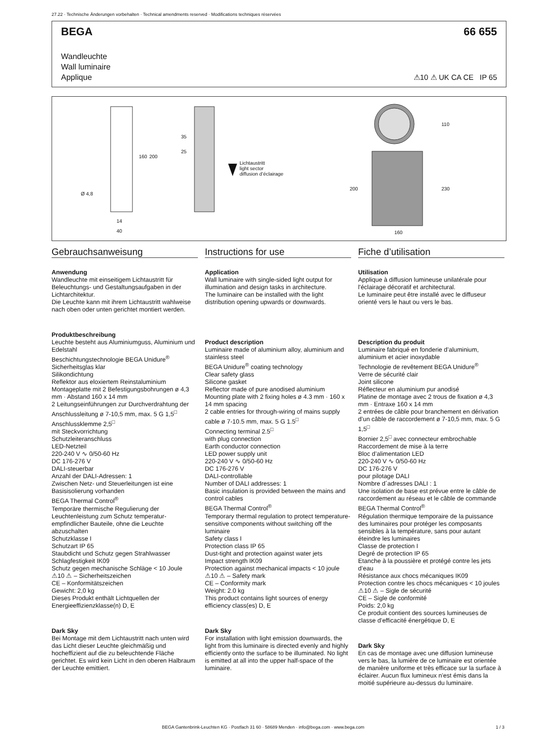27.22 · Technische Änderungen vorbehalten · Technical amendments reserved · Modifications techniques réservées
BEGA 66 655
Wandleuchte
Wall luminaire
Applique
⚠10 ⚠ UK CA CE IP 65
Lichtaustritt
light sector
diffusion d’éclairage
Ø 4,8
14
40
160 200
35
25
200
110
230
160
Gebrauchsanweisung
Anwendung
Wandleuchte mit einseitigem Lichtaustritt für Beleuchtungs- und Gestaltungsaufgaben in der Lichtarchitektur.
Die Leuchte kann mit ihrem Lichtaustritt wahlweise nach oben oder unten gerichtet montiert werden.
Produktbeschreibung
Leuchte besteht aus Aluminiumguss, Aluminium und Edelstahl
Beschichtungstechnologie BEGA Unidure<sup>®</sup>
Sicherheitsglas klar
Silikondichtung
Reflektor aus eloxiertem Reinstaluminium
Montageplatte mit 2 Befestigungs­bohrungen ø 4,3 mm · Abstand 160 x 14 mm
2 Leitungseinführungen zur Durchverdrahtung der Anschlussleitung ø 7-10,5 mm, max. 5 G 1,5<sup>□</sup>
Anschlussklemme 2,5<sup>□</sup>
mit Steckvorrichtung
Schutzleiteranschluss
LED-Netzteil
220-240 V ∿ 0/50-60 Hz
DC 176-276 V
DALI-steuerbar
Anzahl der DALI-Adressen: 1
Zwischen Netz- und Steuerleitungen ist eine Basisisolierung vorhanden
BEGA Thermal Control<sup>®</sup>
Temporäre thermische Regulierung der Leuchtenleistung zum Schutz temperatur­empfindlicher Bauteile, ohne die Leuchte abzuschalten
Schutzklasse I
Schutzart IP 65
Staubdicht und Schutz gegen Strahlwasser
Schlagfestigkeit IK09
Schutz gegen mechanische Schläge < 10 Joule
⚠10 ⚠ – Sicherheitszeichen
CE – Konformitätszeichen
Gewicht: 2,0 kg
Dieses Produkt enthält Lichtquellen der Energieeffizienzklasse(n) D, E
Dark Sky
Bei Montage mit dem Lichtaustritt nach unten wird das Licht dieser Leuchte gleichmäßig und hocheffizient auf die zu beleuchtende Fläche gerichtet. Es wird kein Licht in den oberen Halbraum der Leuchte emittiert.
Instructions for use
Application
Wall luminaire with single-sided light output for illumination and design tasks in architecture.
The luminaire can be installed with the light distribution opening upwards or downwards.
Product description
Luminaire made of aluminium alloy, aluminium and stainless steel
BEGA Unidure<sup>®</sup> coating technology
Clear safety glass
Silicone gasket
Reflector made of pure anodised aluminium
Mounting plate with 2 fixing holes ø 4.3 mm · 160 x 14 mm spacing
2 cable entries for through-wiring of mains supply cable ø 7-10.5 mm, max. 5 G 1.5<sup>□</sup>
Connecting terminal 2.5<sup>□</sup>
with plug connection
Earth conductor connection
LED power supply unit
220-240 V ∿ 0/50-60 Hz
DC 176-276 V
DALI-controllable
Number of DALI addresses: 1
Basic insulation is provided between the mains and control cables
BEGA Thermal Control<sup>®</sup>
Temporary thermal regulation to protect temperature-sensitive components without switching off the luminaire
Safety class I
Protection class IP 65
Dust-tight and protection against water jets
Impact strength IK09
Protection against mechanical impacts < 10 joule
⚠10 ⚠ – Safety mark
CE – Conformity mark
Weight: 2.0 kg
This product contains light sources of energy efficiency class(es) D, E
Dark Sky
For installation with light emission downwards, the light from this luminaire is directed evenly and highly efficiently onto the surface to be illuminated. No light is emitted at all into the upper half-space of the luminaire.
Fiche d’utilisation
Utilisation
Applique à diffusion lumineuse unilatérale pour l'éclairage décoratif et architectural.
Le luminaire peut être installé avec le diffuseur orienté vers le haut ou vers le bas.
Description du produit
Luminaire fabriqué en fonderie d’aluminium, aluminium et acier inoxydable
Technologie de revêtement BEGA Unidure<sup>®</sup>
Verre de sécurité clair
Joint silicone
Réflecteur en aluminium pur anodisé
Platine de montage avec 2 trous de fixation ø 4,3 mm · Entraxe 160 x 14 mm
2 entrées de câble pour branchement en dérivation d’un câble de raccordement ø 7-10,5 mm, max. 5 G 1,5<sup>□</sup>
Bornier 2,5<sup>□</sup> avec connecteur embrochable
Raccordement de mise à la terre
Bloc d’alimentation LED
220-240 V ∿ 0/50-60 Hz
DC 176-276 V
pour pilotage DALI
Nombre d´adresses DALI : 1
Une isolation de base est prévue entre le câble de raccordement au réseau et le câble de commande
BEGA Thermal Control<sup>®</sup>
Régulation thermique temporaire de la puissance des luminaires pour protéger les composants sensibles à la température, sans pour autant éteindre les luminaires
Classe de protection I
Degré de protection IP 65
Etanche à la poussière et protégé contre les jets d’eau
Résistance aux chocs mécaniques IK09
Protection contre les chocs mécaniques < 10 joules
⚠10 ⚠ – Sigle de sécurité
CE – Sigle de conformité
Poids: 2,0 kg
Ce produit contient des sources lumineuses de classe d’efficacité énergétique D, E
Dark Sky
En cas de montage avec une diffusion lumineuse vers le bas, la lumière de ce luminaire est orientée de manière uniforme et très efficace sur la surface à éclairer. Aucun flux lumineux n’est émis dans la moitié supérieure au-dessus du luminaire.
BEGA Gantenbrink-Leuchten KG · Postfach 31 60 · 58689 Menden · info@bega.com · www.bega.com 1 / 3